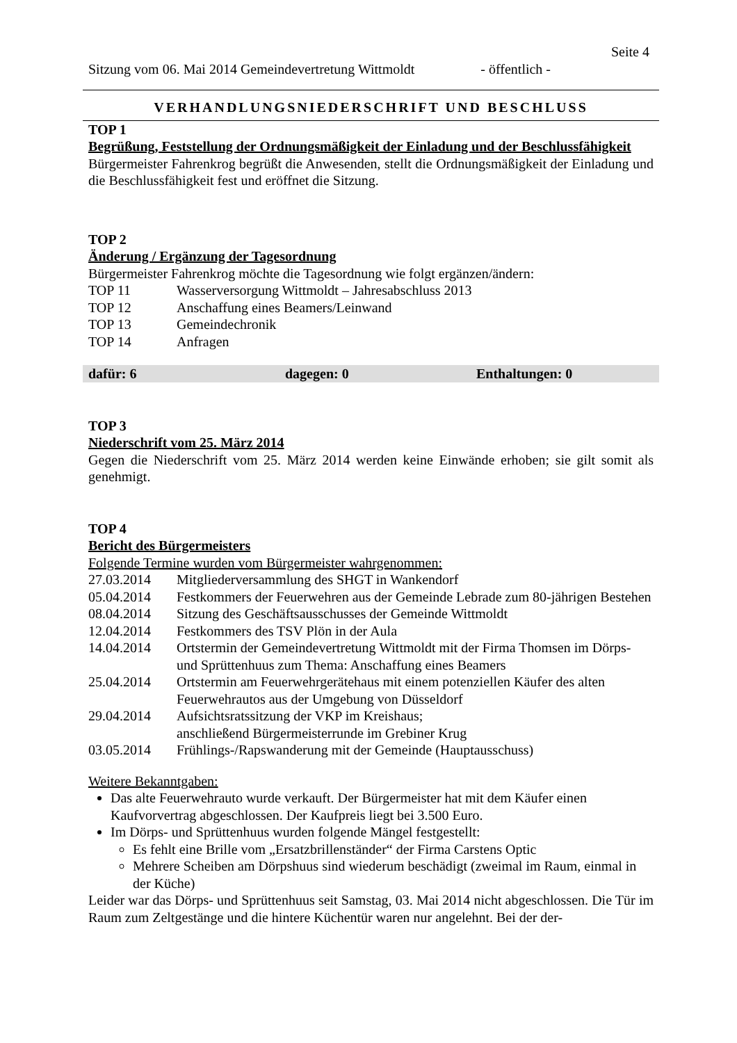Seite 4
Sitzung vom 06. Mai 2014 Gemeindevertretung Wittmoldt - öffentlich -
VERHANDLUNGSNIEDERSCHRIFT UND BESCHLUSS
TOP 1
Begrüßung, Feststellung der Ordnungsmäßigkeit der Einladung und der Beschlussfähigkeit
Bürgermeister Fahrenkrog begrüßt die Anwesenden, stellt die Ordnungsmäßigkeit der Einladung und die Beschlussfähigkeit fest und eröffnet die Sitzung.
TOP 2
Änderung / Ergänzung der Tagesordnung
Bürgermeister Fahrenkrog möchte die Tagesordnung wie folgt ergänzen/ändern:
| TOP 11 | Wasserversorgung Wittmoldt – Jahresabschluss 2013 |
| TOP 12 | Anschaffung eines Beamers/Leinwand |
| TOP 13 | Gemeindechronik |
| TOP 14 | Anfragen |
dafür: 6 dagegen: 0 Enthaltungen: 0
TOP 3
Niederschrift vom 25. März 2014
Gegen die Niederschrift vom 25. März 2014 werden keine Einwände erhoben; sie gilt somit als genehmigt.
TOP 4
Bericht des Bürgermeisters
Folgende Termine wurden vom Bürgermeister wahrgenommen:
| 27.03.2014 | Mitgliederversammlung des SHGT in Wankendorf |
| 05.04.2014 | Festkommers der Feuerwehren aus der Gemeinde Lebrade zum 80-jährigen Bestehen |
| 08.04.2014 | Sitzung des Geschäftsausschusses der Gemeinde Wittmoldt |
| 12.04.2014 | Festkommers des TSV Plön in der Aula |
| 14.04.2014 | Ortstermin der Gemeindevertretung Wittmoldt mit der Firma Thomsen im Dörps- und Sprüttenhuus zum Thema: Anschaffung eines Beamers |
| 25.04.2014 | Ortstermin am Feuerwehrgerätehaus mit einem potenziellen Käufer des alten Feuerwehrautos aus der Umgebung von Düsseldorf |
| 29.04.2014 | Aufsichtsratssitzung der VKP im Kreishaus; anschließend Bürgermeisterrunde im Grebiner Krug |
| 03.05.2014 | Frühlings-/Rapswanderung mit der Gemeinde (Hauptausschuss) |
Weitere Bekanntgaben:
Das alte Feuerwehrauto wurde verkauft. Der Bürgermeister hat mit dem Käufer einen Kaufvorvertrag abgeschlossen. Der Kaufpreis liegt bei 3.500 Euro.
Im Dörps- und Sprüttenhuus wurden folgende Mängel festgestellt:
Es fehlt eine Brille vom „Ersatzbrillenständer“ der Firma Carstens Optic
Mehrere Scheiben am Dörpshuus sind wiederum beschädigt (zweimal im Raum, einmal in der Küche)
Leider war das Dörps- und Sprüttenhuus seit Samstag, 03. Mai 2014 nicht abgeschlossen. Die Tür im Raum zum Zeltgestänge und die hintere Küchentür waren nur angelehnt. Bei der der-